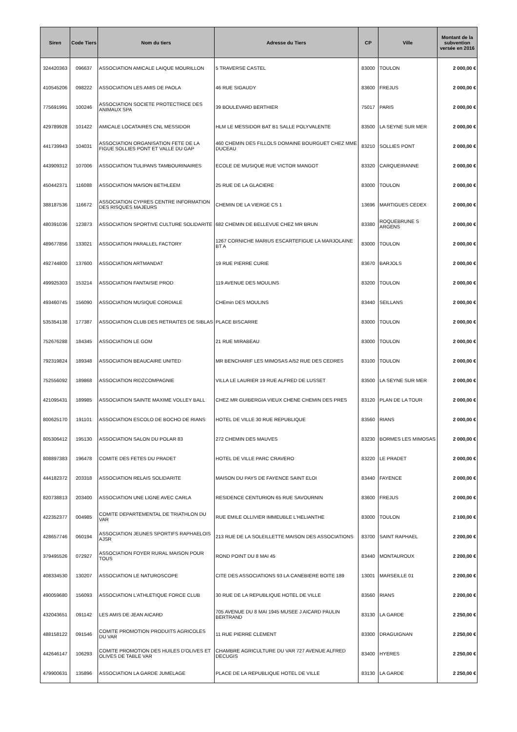| Siren | Code Tiers | Nom du tiers | Adresse du Tiers | CP | Ville | Montant de la subvention versée en 2016 |
| --- | --- | --- | --- | --- | --- | --- |
| 324420363 | 096637 | ASSOCIATION AMICALE LAIQUE MOURILLON | 5 TRAVERSE CASTEL | 83000 | TOULON | 2 000,00 € |
| 410545206 | 098222 | ASSOCIATION LES AMIS DE PAOLA | 46 RUE SIGAUDY | 83600 | FREJUS | 2 000,00 € |
| 775691991 | 100246 | ASSOCIATION SOCIETE PROTECTRICE DES ANIMAUX SPA | 39 BOULEVARD BERTHIER | 75017 | PARIS | 2 000,00 € |
| 429789928 | 101422 | AMICALE LOCATAIRES CNL MESSIDOR | HLM LE MESSIDOR BAT B1 SALLE POLYVALENTE | 83500 | LA SEYNE SUR MER | 2 000,00 € |
| 441739943 | 104031 | ASSOCIATION ORGANISATION FETE DE LA FIGUE SOLLIES PONT ET VALLE DU GAP | 460 CHEMIN DES FILLOLS DOMAINE BOURGUET CHEZ MME DUCEAU | 83210 | SOLLIES PONT | 2 000,00 € |
| 443909312 | 107006 | ASSOCIATION TULIPANS TAMBOURINAIRES | ECOLE DE MUSIQUE RUE VICTOR MANGOT | 83320 | CARQUEIRANNE | 2 000,00 € |
| 450442371 | 116088 | ASSOCIATION MAISON BETHLEEM | 25 RUE DE LA GLACIERE | 83000 | TOULON | 2 000,00 € |
| 388187536 | 116672 | ASSOCIATION CYPRES CENTRE INFORMATION DES RISQUES MAJEURS | CHEMIN DE LA VIERGE CS 1 | 13696 | MARTIGUES CEDEX | 2 000,00 € |
| 480391036 | 123873 | ASSOCIATION SPORTIVE CULTURE SOLIDARITE | 682 CHEMIN DE BELLEVUE CHEZ MR BRUN | 83380 | ROQUEBRUNE S ARGENS | 2 000,00 € |
| 489677856 | 133021 | ASSOCIATION PARALLEL FACTORY | 1267 CORNICHE MARIUS ESCARTEFIGUE LA MARJOLAINE BT A | 83000 | TOULON | 2 000,00 € |
| 492744800 | 137600 | ASSOCIATION ARTMANDAT | 19 RUE PIERRE CURIE | 83670 | BARJOLS | 2 000,00 € |
| 499925303 | 153214 | ASSOCIATION FANTAISIE PROD | 119 AVENUE DES MOULINS | 83200 | TOULON | 2 000,00 € |
| 493460745 | 156090 | ASSOCIATION MUSIQUE CORDIALE | CHEmin DES MOULINS | 83440 | SEILLANS | 2 000,00 € |
| 535354138 | 177387 | ASSOCIATION CLUB DES RETRAITES DE SIBLAS | PLACE BISCARRE | 83000 | TOULON | 2 000,00 € |
| 752676288 | 184345 | ASSOCIATION LE GOM | 21 RUE MIRABEAU | 83000 | TOULON | 2 000,00 € |
| 792319824 | 189348 | ASSOCIATION BEAUCAIRE UNITED | MR BENCHARIF LES MIMOSAS A/52 RUE DES CEDRES | 83100 | TOULON | 2 000,00 € |
| 752556092 | 189868 | ASSOCIATION RIDZCOMPAGNIE | VILLA LE LAURIER 19 RUE ALFRED DE LUSSET | 83500 | LA SEYNE SUR MER | 2 000,00 € |
| 421095431 | 189985 | ASSOCIATION SAINTE MAXIME VOLLEY BALL | CHEZ MR GUIBERGIA VIEUX CHENE CHEMIN DES PRES | 83120 | PLAN DE LA TOUR | 2 000,00 € |
| 800625170 | 191101 | ASSOCIATION ESCOLO DE BOCHO DE RIANS | HOTEL DE VILLE 30 RUE REPUBLIQUE | 83560 | RIANS | 2 000,00 € |
| 805306412 | 195130 | ASSOCIATION SALON DU POLAR 83 | 272 CHEMIN DES MAUVES | 83230 | BORMES LES MIMOSAS | 2 000,00 € |
| 808897383 | 196478 | COMITE DES FETES DU PRADET | HOTEL DE VILLE PARC CRAVERO | 83220 | LE PRADET | 2 000,00 € |
| 444182372 | 203318 | ASSOCIATION RELAIS SOLIDARITE | MAISON DU PAYS DE FAYENCE SAINT ELOI | 83440 | FAYENCE | 2 000,00 € |
| 820738813 | 203400 | ASSOCIATION UNE LIGNE AVEC CARLA | RESIDENCE CENTURION 65 RUE SAVOURNIN | 83600 | FREJUS | 2 000,00 € |
| 422352377 | 004985 | COMITE DEPARTEMENTAL DE TRIATHLON DU VAR | RUE EMILE OLLIVIER IMMEUBLE L'HELIANTHE | 83000 | TOULON | 2 100,00 € |
| 428657746 | 060194 | ASSOCIATION JEUNES SPORTIFS RAPHAELOIS AJSR | 213 RUE DE LA SOLEILLETTE MAISON DES ASSOCIATIONS | 83700 | SAINT RAPHAEL | 2 200,00 € |
| 379495526 | 072927 | ASSOCIATION FOYER RURAL MAISON POUR TOUS | ROND POINT DU 8 MAI 45 | 83440 | MONTAUROUX | 2 200,00 € |
| 408334530 | 130207 | ASSOCIATION LE NATUROSCOPE | CITE DES ASSOCIATIONS 93 LA CANEBIERE BOITE 189 | 13001 | MARSEILLE 01 | 2 200,00 € |
| 490059680 | 156093 | ASSOCIATION L'ATHLETIQUE FORCE CLUB | 30 RUE DE LA REPUBLIQUE HOTEL DE VILLE | 83560 | RIANS | 2 200,00 € |
| 432043651 | 091142 | LES AMIS DE JEAN AICARD | 705 AVENUE DU 8 MAI 1945 MUSEE J AICARD PAULIN BERTRAND | 83130 | LA GARDE | 2 250,00 € |
| 488158122 | 091546 | COMITE PROMOTION PRODUITS AGRICOLES DU VAR | 11 RUE PIERRE CLEMENT | 83300 | DRAGUIGNAN | 2 250,00 € |
| 442646147 | 106293 | COMITE PROMOTION DES HUILES D'OLIVES ET OLIVES DE TABLE VAR | CHAMBRE AGRICULTURE DU VAR 727 AVENUE ALFRED DECUGIS | 83400 | HYERES | 2 250,00 € |
| 479900631 | 135896 | ASSOCIATION LA GARDE JUMELAGE | PLACE DE LA REPUBLIQUE HOTEL DE VILLE | 83130 | LA GARDE | 2 250,00 € |